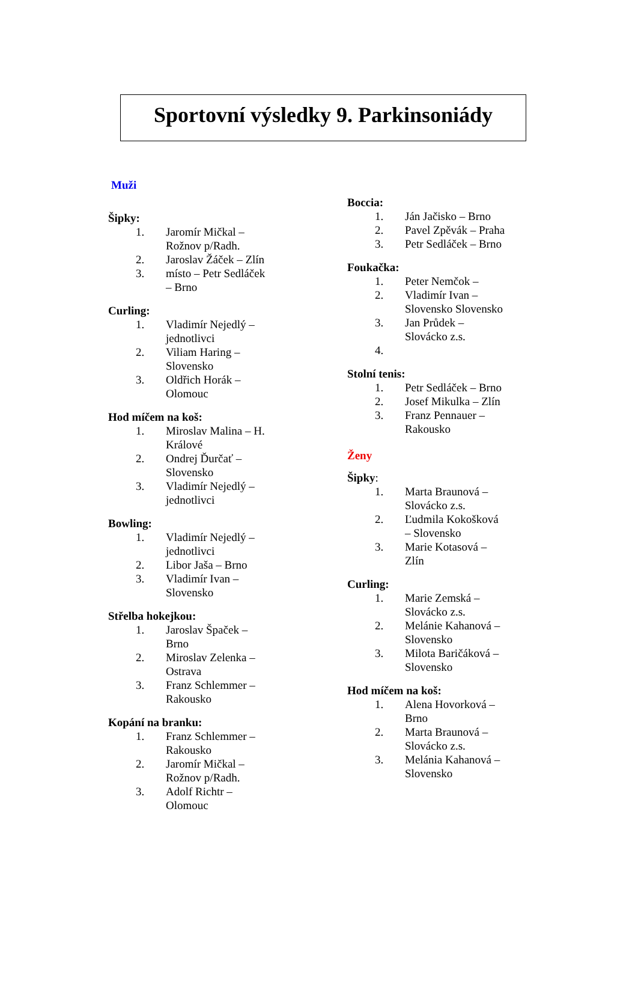Sportovní výsledky 9. Parkinsoniády
Muži
Šipky:
1. Jaromír Mičkal – Rožnov p/Radh.
2. Jaroslav Žáček – Zlín
3. místo – Petr Sedláček – Brno
Curling:
1. Vladimír Nejedlý – jednotlivci
2. Viliam Haring – Slovensko
3. Oldřich Horák – Olomouc
Hod míčem na koš:
1. Miroslav Malina – H. Králové
2. Ondrej Ďurčať – Slovensko
3. Vladimír Nejedlý – jednotlivci
Bowling:
1. Vladimír Nejedlý – jednotlivci
2. Libor Jaša – Brno
3. Vladimír Ivan – Slovensko
Střelba hokejkou:
1. Jaroslav Špaček – Brno
2. Miroslav Zelenka – Ostrava
3. Franz Schlemmer – Rakousko
Kopání na branku:
1. Franz Schlemmer – Rakousko
2. Jaromír Mičkal – Rožnov p/Radh.
3. Adolf Richtr – Olomouc
Boccia:
1. Ján Jačisko – Brno
2. Pavel Zpěvák – Praha
3. Petr Sedláček – Brno
Foukačka:
1. Peter Nemčok –
2. Vladimír Ivan – Slovensko Slovensko
3. Jan Průdek – Slovácko z.s.
4.
Stolní tenis:
1. Petr Sedláček – Brno
2. Josef Mikulka – Zlín
3. Franz Pennauer – Rakousko
Ženy
Šipky:
1. Marta Braunová – Slovácko z.s.
2. Ľudmila Kokošková – Slovensko
3. Marie Kotasová – Zlín
Curling:
1. Marie Zemská – Slovácko z.s.
2. Melánie Kahanová – Slovensko
3. Milota Baričáková – Slovensko
Hod míčem na koš:
1. Alena Hovorková – Brno
2. Marta Braunová – Slovácko z.s.
3. Melánia Kahanová – Slovensko